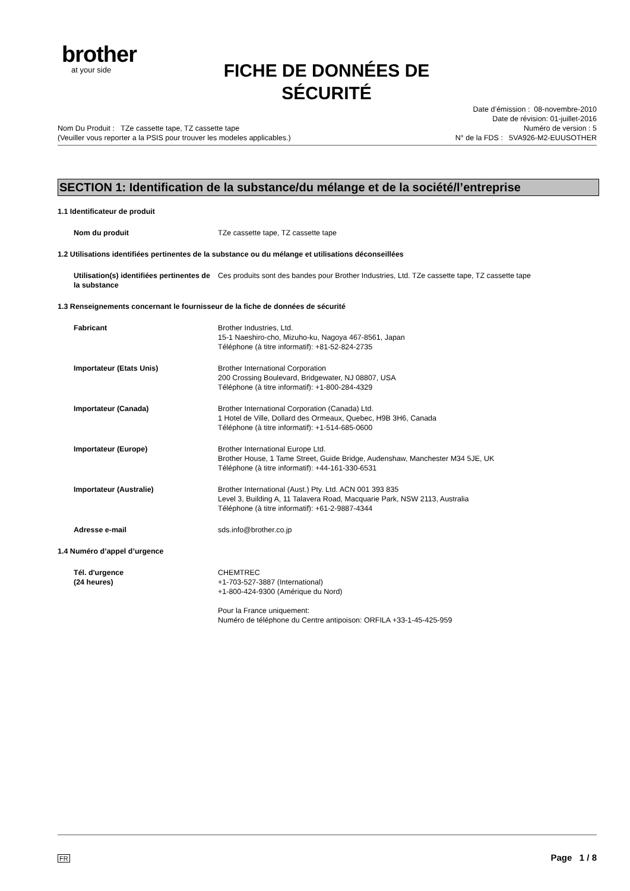brother
at your side
FICHE DE DONNÉES DE SÉCURITÉ
Date d’émission : 08-novembre-2010
Date de révision: 01-juillet-2016
Nom Du Produit : TZe cassette tape, TZ cassette tape Numéro de version : 5
(Veuiller vous reporter a la PSIS pour trouver les modeles applicables.) N° de la FDS : 5VA926-M2-EUUSOTHER
SECTION 1: Identification de la substance/du mélange et de la société/l’entreprise
1.1 Identificateur de produit
Nom du produit TZe cassette tape, TZ cassette tape
1.2 Utilisations identifiées pertinentes de la substance ou du mélange et utilisations déconseillées
Utilisation(s) identifiées pertinentes de la substance
Ces produits sont des bandes pour Brother Industries, Ltd. TZe cassette tape, TZ cassette tape
1.3 Renseignements concernant le fournisseur de la fiche de données de sécurité
Fabricant Brother Industries, Ltd.
15-1 Naeshiro-cho, Mizuho-ku, Nagoya 467-8561, Japan
Téléphone (à titre informatif): +81-52-824-2735
Importateur (Etats Unis) Brother International Corporation
200 Crossing Boulevard, Bridgewater, NJ 08807, USA
Téléphone (à titre informatif): +1-800-284-4329
Importateur (Canada) Brother International Corporation (Canada) Ltd.
1 Hotel de Ville, Dollard des Ormeaux, Quebec, H9B 3H6, Canada
Téléphone (à titre informatif): +1-514-685-0600
Importateur (Europe) Brother International Europe Ltd.
Brother House, 1 Tame Street, Guide Bridge, Audenshaw, Manchester M34 5JE, UK
Téléphone (à titre informatif): +44-161-330-6531
Importateur (Australie) Brother International (Aust.) Pty. Ltd. ACN 001 393 835
Level 3, Building A, 11 Talavera Road, Macquarie Park, NSW 2113, Australia
Téléphone (à titre informatif): +61-2-9887-4344
Adresse e-mail sds.info@brother.co.jp
1.4 Numéro d’appel d’urgence
Tél. d'urgence
(24 heures)
CHEMTREC
+1-703-527-3887 (International)
+1-800-424-9300 (Amérique du Nord)
Pour la France uniquement:
Numéro de téléphone du Centre antipoison: ORFILA +33-1-45-425-959
FR Page 1 / 8